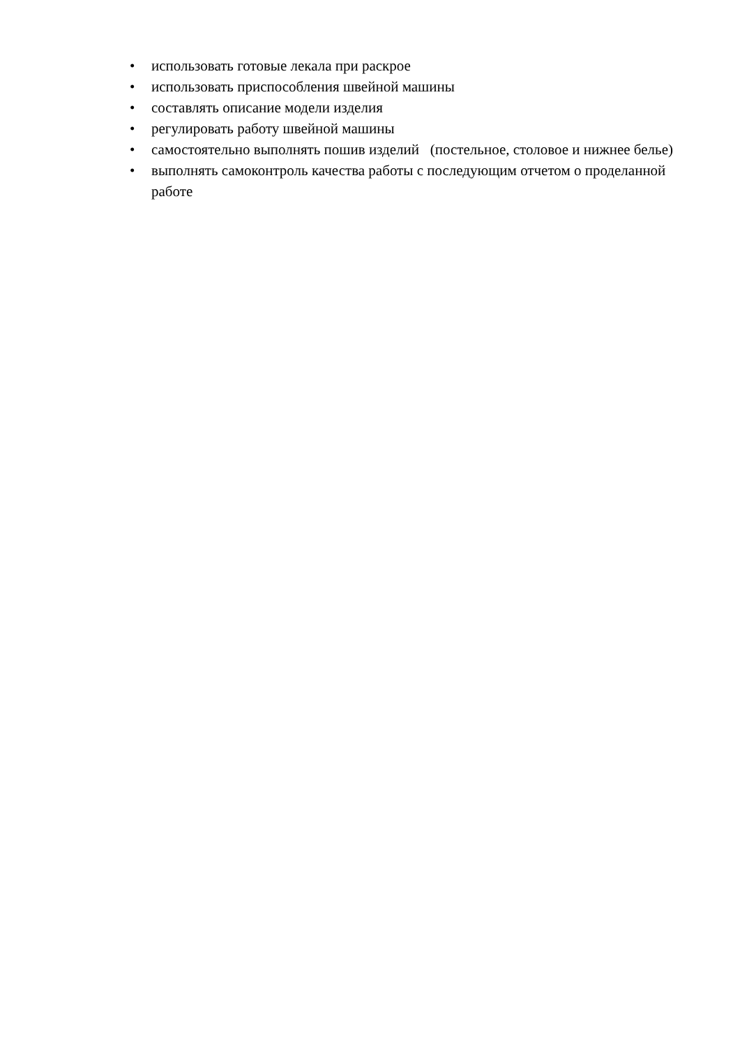• использовать готовые лекала при раскрое
• использовать приспособления швейной машины
• составлять описание модели изделия
• регулировать работу швейной машины
• самостоятельно выполнять пошив изделий (постельное, столовое и нижнее белье)
• выполнять самоконтроль качества работы с последующим отчетом о проделанной работе